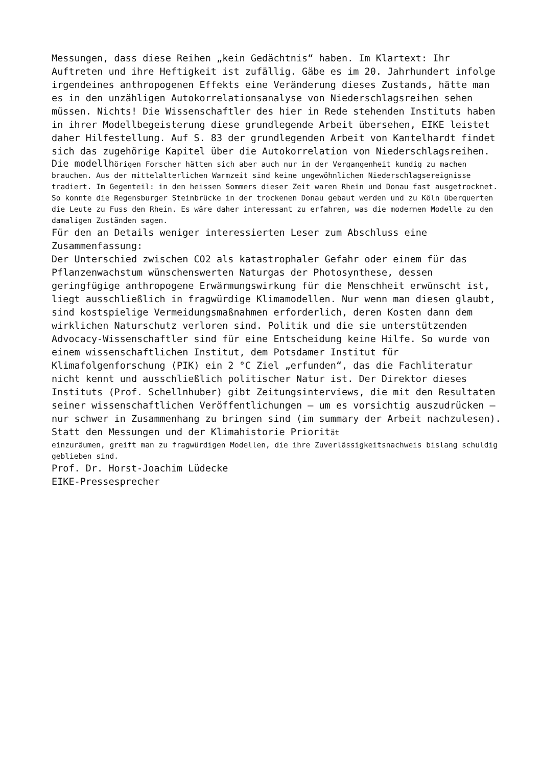Messungen, dass diese Reihen „kein Gedächtnis“ haben. Im Klartext: Ihr Auftreten und ihre Heftigkeit ist zufällig. Gäbe es im 20. Jahrhundert infolge irgendeines anthropogenen Effekts eine Veränderung dieses Zustands, hätte man es in den unzähligen Autokorrelationsanalyse von Niederschlagsreihen sehen müssen. Nichts! Die Wissenschaftler des hier in Rede stehenden Instituts haben in ihrer Modellbegeisterung diese grundlegende Arbeit übersehen, EIKE leistet daher Hilfestellung. Auf S. 83 der grundlegenden Arbeit von Kantelhardt findet sich das zugehörige Kapitel über die Autokorrelation von Niederschlagsreihen.
Die modellhörigen Forscher hätten sich aber auch nur in der Vergangenheit kundig zu machen brauchen. Aus der mittelalterlichen Warmzeit sind keine ungewöhnlichen Niederschlagsereignisse tradiert. Im Gegenteil: in den heissen Sommers dieser Zeit waren Rhein und Donau fast ausgetrocknet. So konnte die Regensburger Steinbrücke in der trockenen Donau gebaut werden und zu Köln überquerten die Leute zu Fuss den Rhein. Es wäre daher interessant zu erfahren, was die modernen Modelle zu den damaligen Zuständen sagen.
Für den an Details weniger interessierten Leser zum Abschluss eine Zusammenfassung:
Der Unterschied zwischen CO2 als katastrophaler Gefahr oder einem für das Pflanzenwachstum wünschenswerten Naturgas der Photosynthese, dessen geringfügige anthropogene Erwärmungswirkung für die Menschheit erwünscht ist, liegt ausschließlich in fragwürdige Klimamodellen. Nur wenn man diesen glaubt, sind kostspielige Vermeidungsmaßnahmen erforderlich, deren Kosten dann dem wirklichen Naturschutz verloren sind. Politik und die sie unterstützenden Advocacy-Wissenschaftler sind für eine Entscheidung keine Hilfe. So wurde von einem wissenschaftlichen Institut, dem Potsdamer Institut für Klimafolgenforschung (PIK) ein 2 °C Ziel „erfunden“, das die Fachliteratur nicht kennt und ausschließlich politischer Natur ist. Der Direktor dieses Instituts (Prof. Schellnhuber) gibt Zeitungsinterviews, die mit den Resultaten seiner wissenschaftlichen Veröffentlichungen – um es vorsichtig auszudrücken – nur schwer in Zusammenhang zu bringen sind (im summary der Arbeit nachzulesen). Statt den Messungen und der Klimahistorie Priorität
einzuräumen, greift man zu fragwürdigen Modellen, die ihre Zuverlässigkeitsnachweis bislang schuldig geblieben sind.
Prof. Dr. Horst-Joachim Lüdecke
EIKE-Pressesprecher